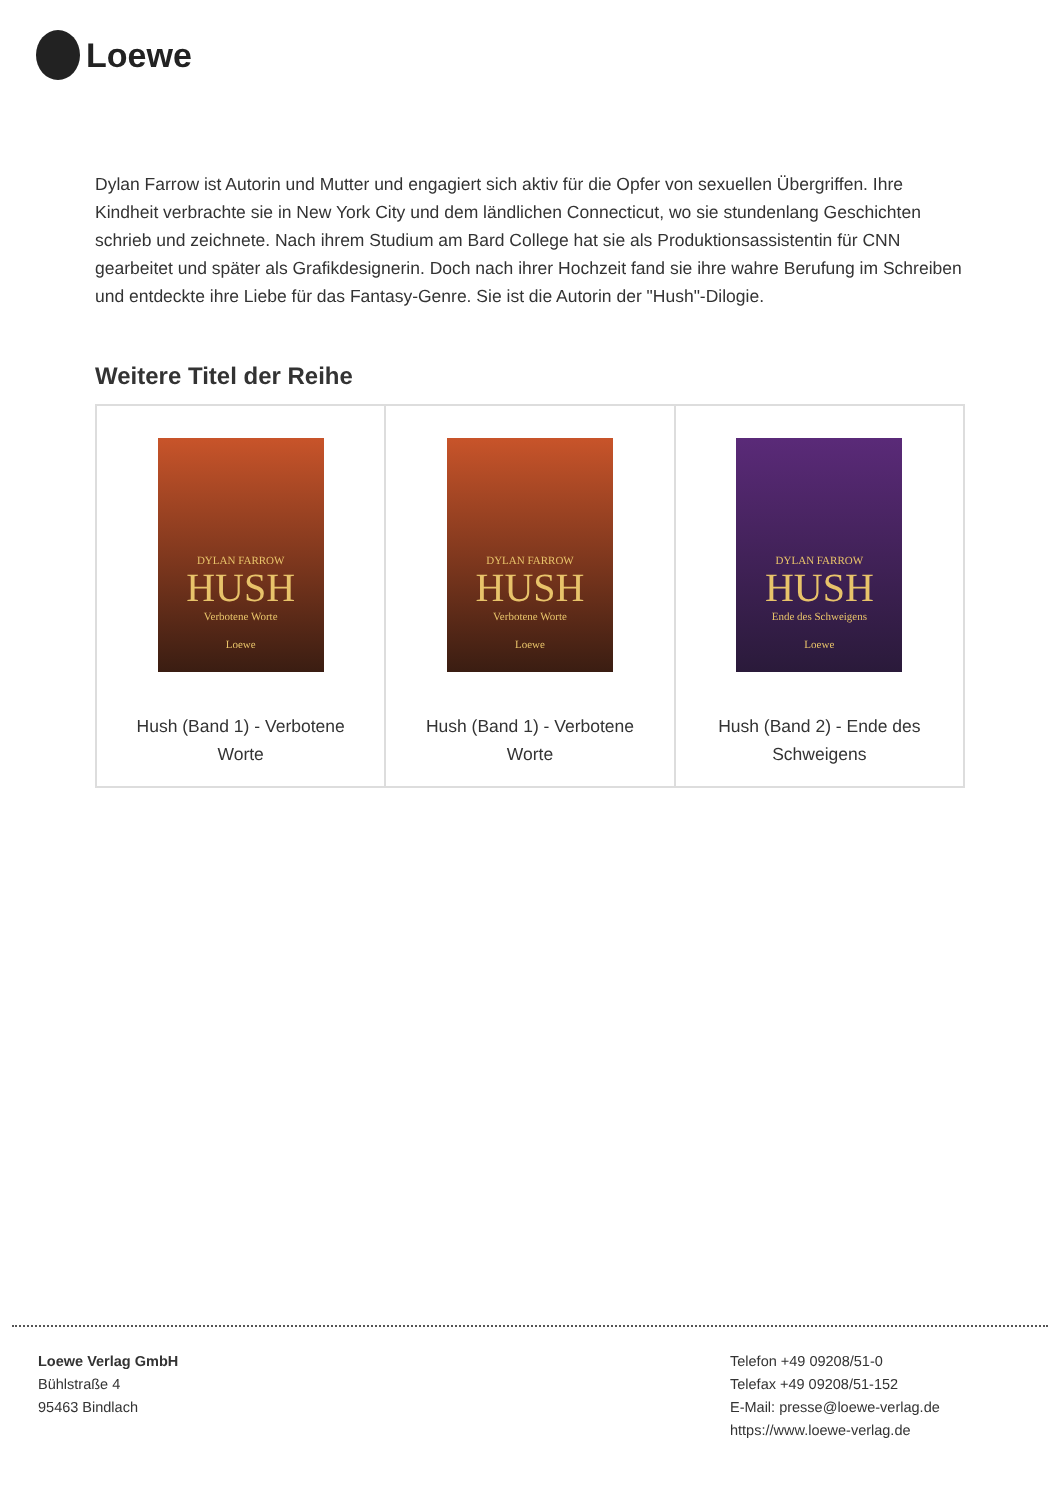Loewe
Dylan Farrow ist Autorin und Mutter und engagiert sich aktiv für die Opfer von sexuellen Übergriffen. Ihre Kindheit verbrachte sie in New York City und dem ländlichen Connecticut, wo sie stundenlang Geschichten schrieb und zeichnete. Nach ihrem Studium am Bard College hat sie als Produktionsassistentin für CNN gearbeitet und später als Grafikdesignerin. Doch nach ihrer Hochzeit fand sie ihre wahre Berufung im Schreiben und entdeckte ihre Liebe für das Fantasy-Genre. Sie ist die Autorin der "Hush"-Dilogie.
Weitere Titel der Reihe
| DYLAN FARROW HUSH Verbotene Worte Loewe Hush (Band 1) - Verbotene Worte | DYLAN FARROW HUSH Verbotene Worte Loewe Hush (Band 1) - Verbotene Worte | DYLAN FARROW HUSH Ende des Schweigens Loewe Hush (Band 2) - Ende des Schweigens |
Loewe Verlag GmbH
Bühlstraße 4
95463 Bindlach
Telefon +49 09208/51-0
Telefax +49 09208/51-152
E-Mail: presse@loewe-verlag.de
https://www.loewe-verlag.de